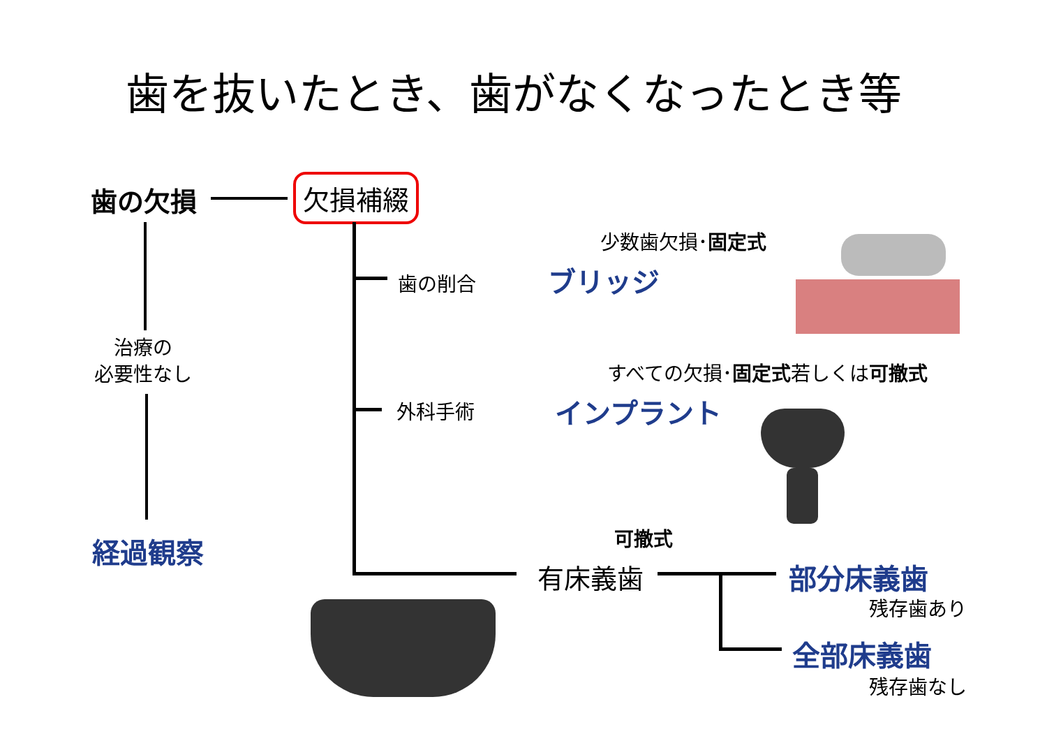歯を抜いたとき、歯がなくなったとき等
歯の欠損 欠損補綴
少数歯欠損･固定式
歯の削合 ブリッジ
治療の
必要性なし
すべての欠損･固定式若しくは可撤式
外科手術 インプラント
経過観察 可撤式
有床義歯 部分床義歯
残存歯あり
全部床義歯
残存歯なし